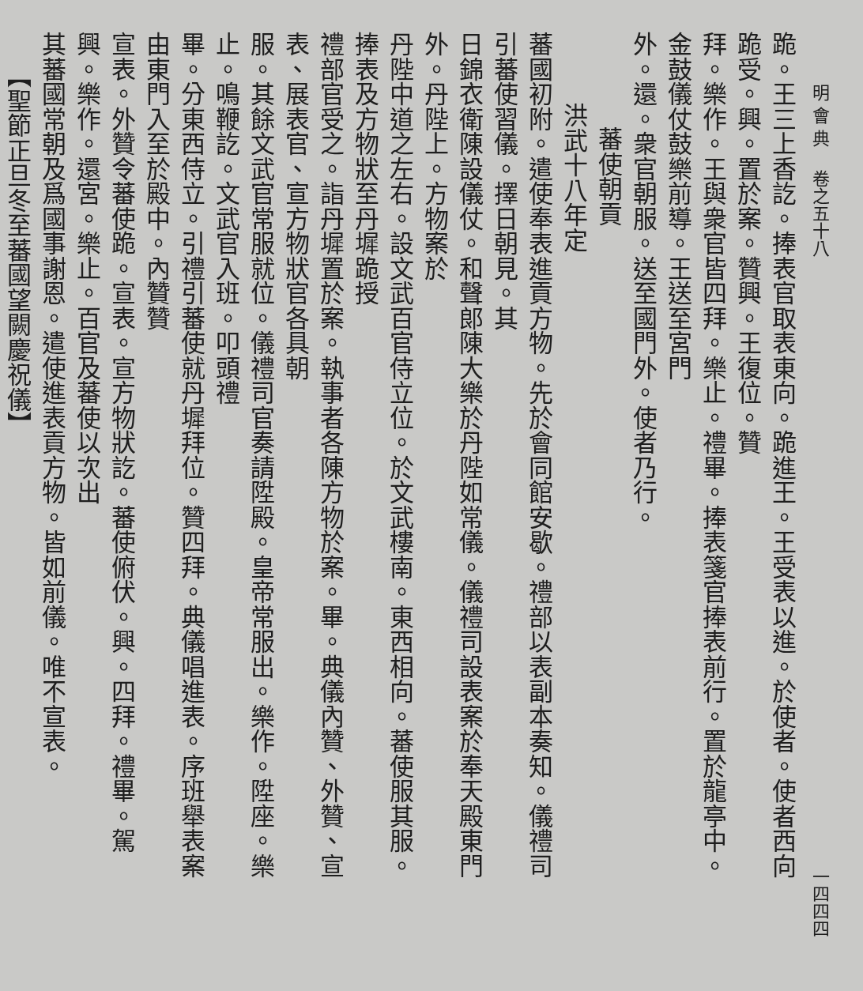明 會 典 　卷之五十八 一四四四
跪。王三上香訖。捧表官取表東向。跪進王。王受表以進。於使者。使者西向跪受。興。置於案。贊興。王復位。贊
拜。樂作。王與衆官皆四拜。樂止。禮畢。捧表箋官捧表前行。置於龍亭中。金鼓儀仗鼓樂前導。王送至宮門
外。還。衆官朝服。送至國門外。使者乃行。
蕃使朝貢
洪武十八年定
蕃國初附。遣使奉表進貢方物。先於會同館安歇。禮部以表副本奏知。儀禮司引蕃使習儀。擇日朝見。其
日錦衣衛陳設儀仗。和聲郎陳大樂於丹陛如常儀。儀禮司設表案於奉天殿東門外。丹陛上。方物案於
丹陛中道之左右。設文武百官侍立位。於文武樓南。東西相向。蕃使服其服。捧表及方物狀至丹墀跪授
禮部官受之。詣丹墀置於案。執事者各陳方物於案。畢。典儀內贊、外贊、宣表、展表官、宣方物狀官各具朝
服。其餘文武官常服就位。儀禮司官奏請陞殿。皇帝常服出。樂作。陞座。樂止。鳴鞭訖。文武官入班。叩頭禮
畢。分東西侍立。引禮引蕃使就丹墀拜位。贊四拜。典儀唱進表。序班舉表案由東門入至於殿中。內贊贊
宣表。外贊令蕃使跪。宣表。宣方物狀訖。蕃使俯伏。興。四拜。禮畢。駕興。樂作。還宮。樂止。百官及蕃使以次出
其蕃國常朝及爲國事謝恩。遣使進表貢方物。皆如前儀。唯不宣表。
【聖節正旦冬至蕃國望闕慶祝儀】